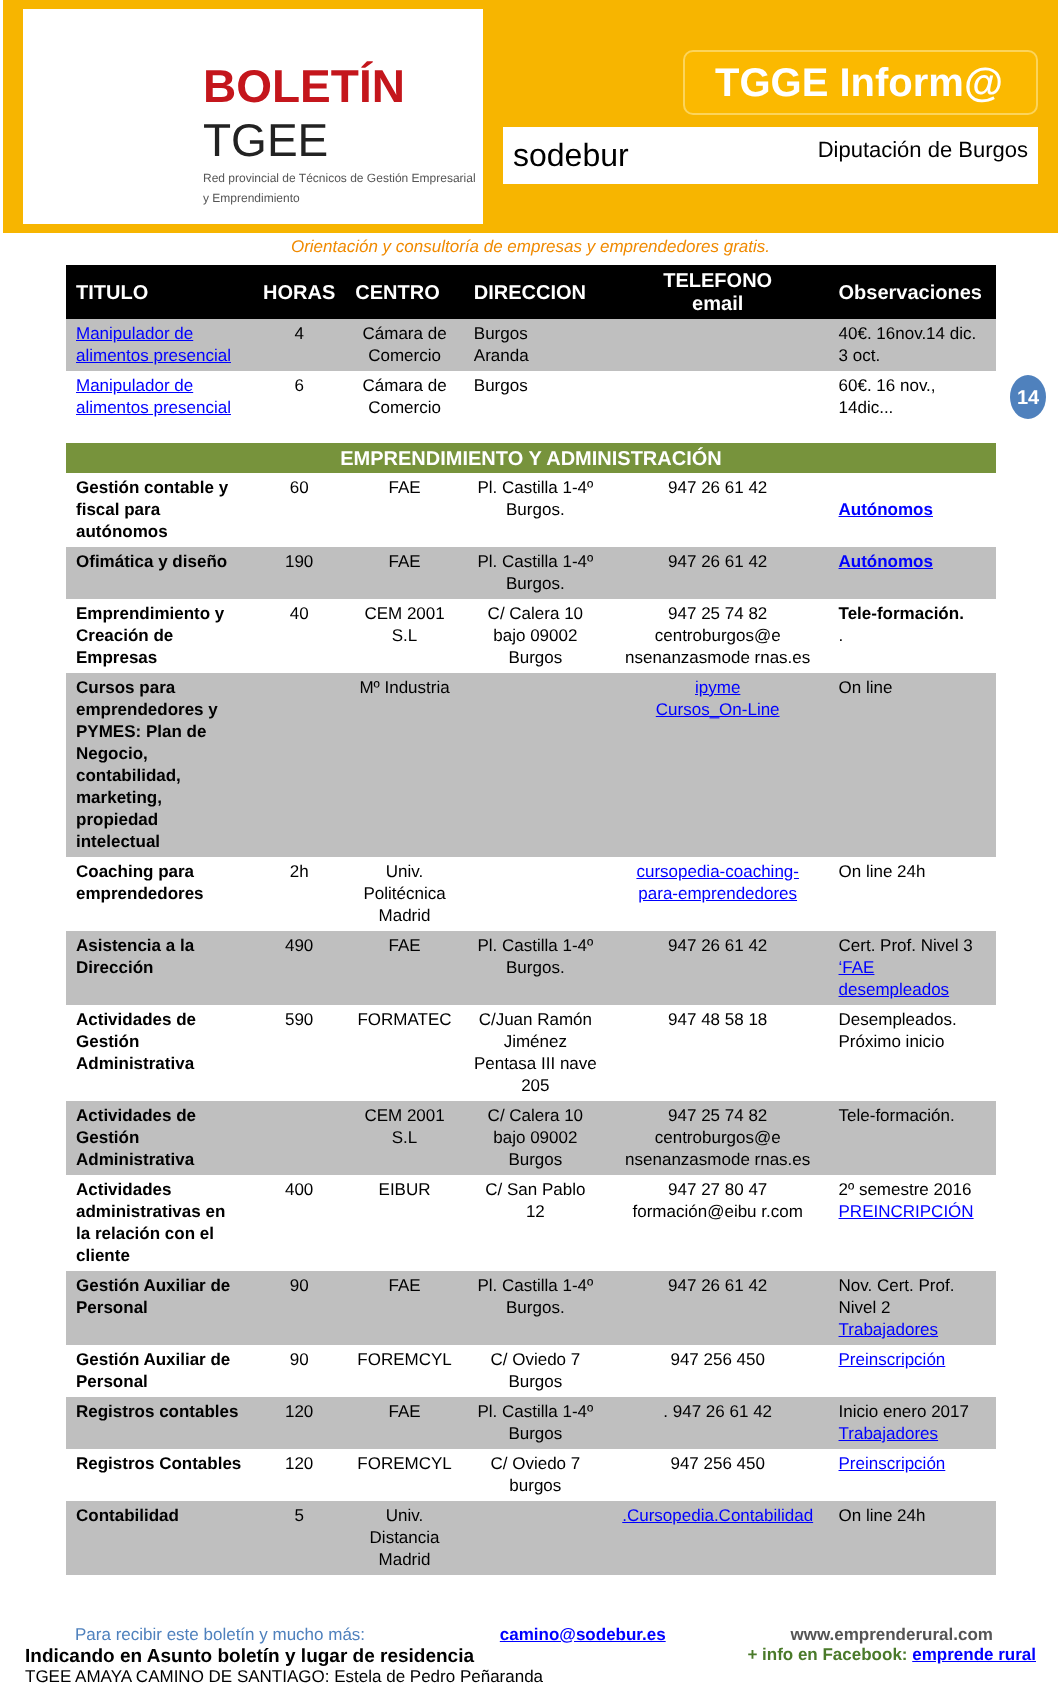BOLETÍN
TGEE
Red provincial de Técnicos de Gestión Empresarial y Emprendimiento
TGGE Inform@
sodebur Diputación de Burgos
Orientación y consultoría de empresas y emprendedores gratis.
14
| TITULO | HORAS | CENTRO | DIRECCION | TELEFONO email | Observaciones |
| --- | --- | --- | --- | --- | --- |
| Manipulador de alimentos presencial | 4 | Cámara de Comercio | Burgos Aranda | | 40€. 16nov.14 dic. 3 oct. |
| Manipulador de alimentos presencial | 6 | Cámara de Comercio | Burgos | | 60€. 16 nov., 14dic... |
| EMPRENDIMIENTO Y ADMINISTRACIÓN | | | | | |
| Gestión contable y fiscal para autónomos | 60 | FAE | Pl. Castilla 1-4º Burgos. | 947 26 61 42 | Autónomos |
| Ofimática y diseño | 190 | FAE | Pl. Castilla 1-4º Burgos. | 947 26 61 42 | Autónomos |
| Emprendimiento y Creación de Empresas | 40 | CEM 2001 S.L | C/ Calera 10 bajo 09002 Burgos | 947 25 74 82 centroburgos@e nsenanzasmode rnas.es | Tele-formación. . |
| Cursos para emprendedores y PYMES: Plan de Negocio, contabilidad, marketing, propiedad intelectual | | Mº Industria | | ipyme Cursos_On-Line | On line |
| Coaching para emprendedores | 2h | Univ. Politécnica Madrid | | cursopedia-coaching-para-emprendedores | On line 24h |
| Asistencia a la Dirección | 490 | FAE | Pl. Castilla 1-4º Burgos. | 947 26 61 42 | Cert. Prof. Nivel 3 ‘FAE desempleados |
| Actividades de Gestión Administrativa | 590 | FORMATEC | C/Juan Ramón Jiménez Pentasa III nave 205 | 947 48 58 18 | Desempleados. Próximo inicio |
| Actividades de Gestión Administrativa | | CEM 2001 S.L | C/ Calera 10 bajo 09002 Burgos | 947 25 74 82 centroburgos@e nsenanzasmode rnas.es | Tele-formación. |
| Actividades administrativas en la relación con el cliente | 400 | EIBUR | C/ San Pablo 12 | 947 27 80 47 formación@eibu r.com | 2º semestre 2016 PREINCRIPCIÓN |
| Gestión Auxiliar de Personal | 90 | FAE | Pl. Castilla 1-4º Burgos. | 947 26 61 42 | Nov. Cert. Prof. Nivel 2 Trabajadores |
| Gestión Auxiliar de Personal | 90 | FOREMCYL | C/ Oviedo 7 Burgos | 947 256 450 | Preinscripción |
| Registros contables | 120 | FAE | Pl. Castilla 1-4º Burgos | . 947 26 61 42 | Inicio enero 2017 Trabajadores |
| Registros Contables | 120 | FOREMCYL | C/ Oviedo 7 burgos | 947 256 450 | Preinscripción |
| Contabilidad | 5 | Univ. Distancia Madrid | | .Cursopedia.Contabilidad | On line 24h |
Para recibir este boletín y mucho más: camino@sodebur.es
Indicando en Asunto boletín y lugar de residencia
TGEE AMAYA CAMINO DE SANTIAGO: Estela de Pedro Peñaranda
www.emprenderural.com
+ info en Facebook: emprende rural